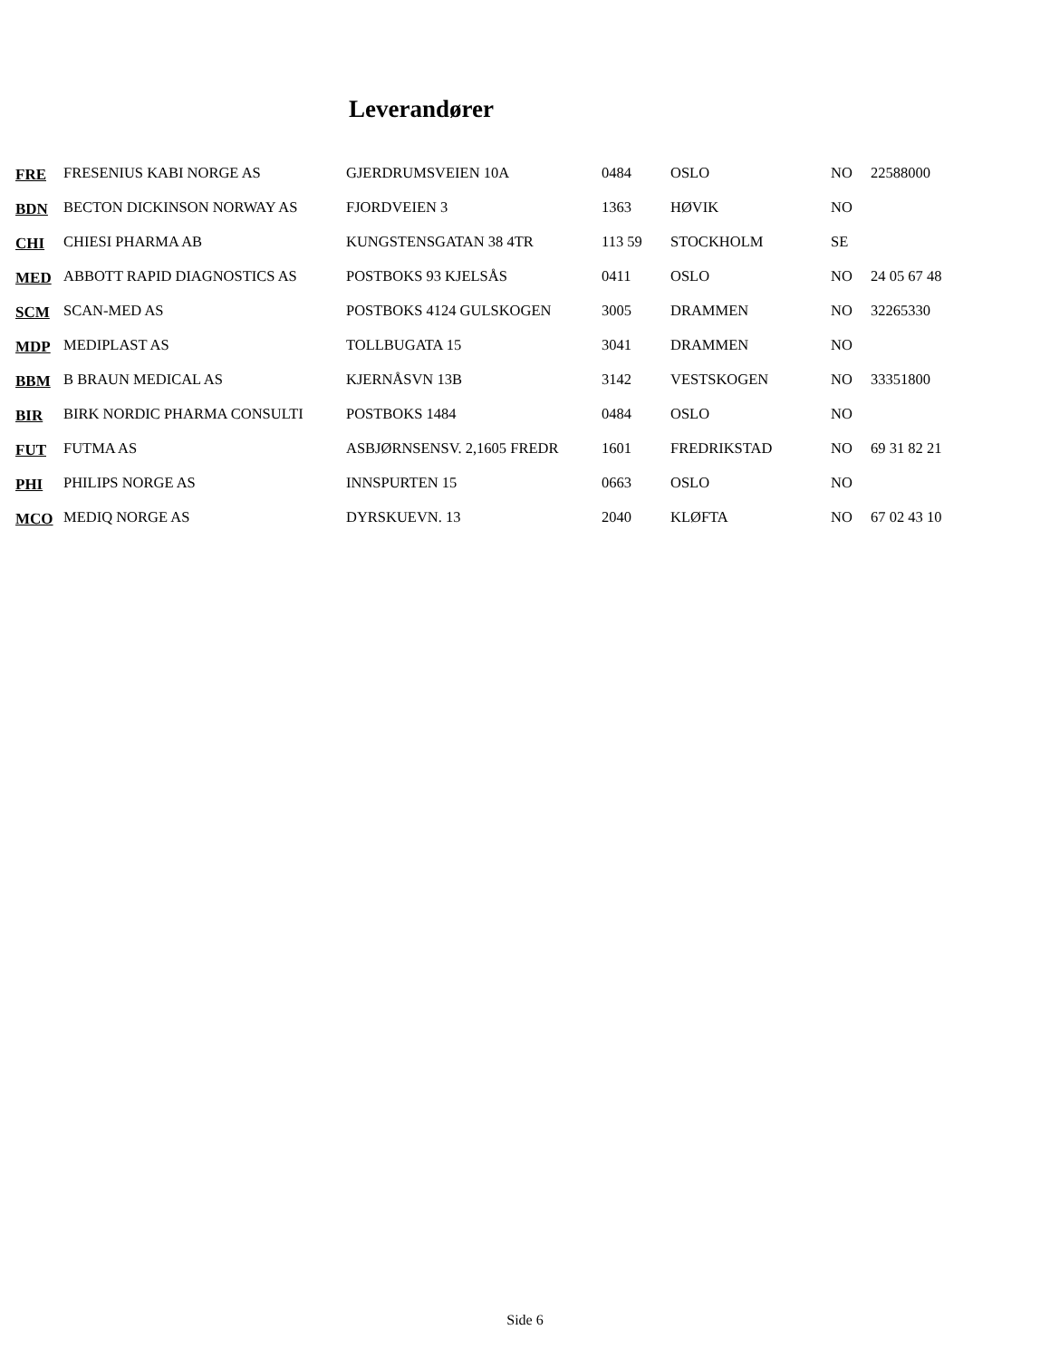Leverandører
| FRE | FRESENIUS KABI NORGE AS | GJERDRUMSVEIEN 10A | 0484 | OSLO | NO | 22588000 |
| BDN | BECTON DICKINSON NORWAY AS | FJORDVEIEN 3 | 1363 | HØVIK | NO | |
| CHI | CHIESI PHARMA AB | KUNGSTENSGATAN 38 4TR | 113 59 | STOCKHOLM | SE | |
| MED | ABBOTT RAPID DIAGNOSTICS AS | POSTBOKS 93 KJELSÅS | 0411 | OSLO | NO | 24 05 67 48 |
| SCM | SCAN-MED AS | POSTBOKS 4124 GULSKOGEN | 3005 | DRAMMEN | NO | 32265330 |
| MDP | MEDIPLAST AS | TOLLBUGATA 15 | 3041 | DRAMMEN | NO | |
| BBM | B BRAUN MEDICAL AS | KJERNÅSVN 13B | 3142 | VESTSKOGEN | NO | 33351800 |
| BIR | BIRK NORDIC PHARMA CONSULTI | POSTBOKS 1484 | 0484 | OSLO | NO | |
| FUT | FUTMA AS | ASBJØRNSENSV. 2,1605 FREDR | 1601 | FREDRIKSTAD | NO | 69 31 82 21 |
| PHI | PHILIPS NORGE AS | INNSPURTEN 15 | 0663 | OSLO | NO | |
| MCO | MEDIQ NORGE AS | DYRSKUEVN. 13 | 2040 | KLØFTA | NO | 67 02 43 10 |
Side 6